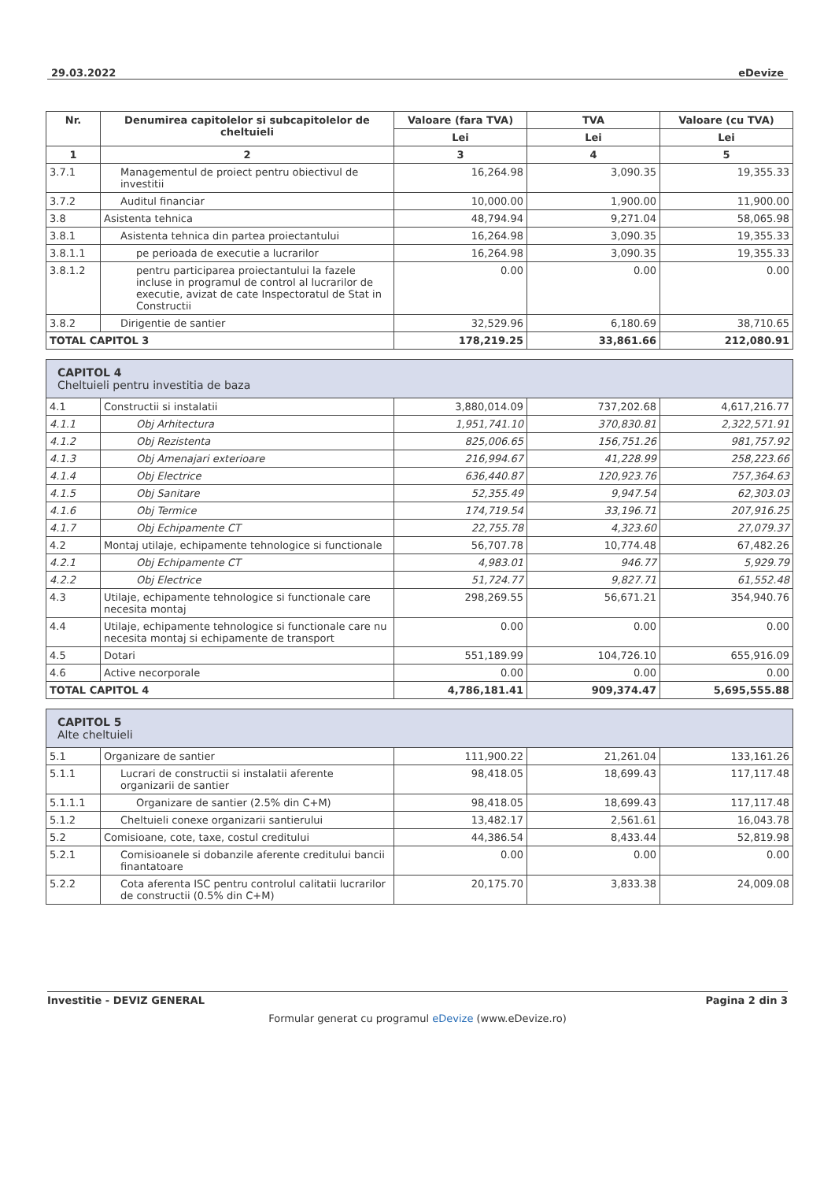29.03.2022 eDevize
| Nr. | Denumirea capitolelor si subcapitolelor de cheltuieli | Valoare (fara TVA) | TVA | Valoare (cu TVA) |
| --- | --- | --- | --- | --- |
| | | Lei | Lei | Lei |
| 1 | 2 | 3 | 4 | 5 |
| 3.7.1 | Managementul de proiect pentru obiectivul de investitii | 16,264.98 | 3,090.35 | 19,355.33 |
| 3.7.2 | Auditul financiar | 10,000.00 | 1,900.00 | 11,900.00 |
| 3.8 | Asistenta tehnica | 48,794.94 | 9,271.04 | 58,065.98 |
| 3.8.1 | Asistenta tehnica din partea proiectantului | 16,264.98 | 3,090.35 | 19,355.33 |
| 3.8.1.1 | pe perioada de executie a lucrarilor | 16,264.98 | 3,090.35 | 19,355.33 |
| 3.8.1.2 | pentru participarea proiectantului la fazele incluse in programul de control al lucrarilor de executie, avizat de cate Inspectoratul de Stat in Constructii | 0.00 | 0.00 | 0.00 |
| 3.8.2 | Dirigentie de santier | 32,529.96 | 6,180.69 | 38,710.65 |
| TOTAL CAPITOL 3 | | 178,219.25 | 33,861.66 | 212,080.91 |
| CAPITOL 4 Cheltuieli pentru investitia de baza | | | | |
| 4.1 | Constructii si instalatii | 3,880,014.09 | 737,202.68 | 4,617,216.77 |
| 4.1.1 | Obj Arhitectura | 1,951,741.10 | 370,830.81 | 2,322,571.91 |
| 4.1.2 | Obj Rezistenta | 825,006.65 | 156,751.26 | 981,757.92 |
| 4.1.3 | Obj Amenajari exterioare | 216,994.67 | 41,228.99 | 258,223.66 |
| 4.1.4 | Obj Electrice | 636,440.87 | 120,923.76 | 757,364.63 |
| 4.1.5 | Obj Sanitare | 52,355.49 | 9,947.54 | 62,303.03 |
| 4.1.6 | Obj Termice | 174,719.54 | 33,196.71 | 207,916.25 |
| 4.1.7 | Obj Echipamente CT | 22,755.78 | 4,323.60 | 27,079.37 |
| 4.2 | Montaj utilaje, echipamente tehnologice si functionale | 56,707.78 | 10,774.48 | 67,482.26 |
| 4.2.1 | Obj Echipamente CT | 4,983.01 | 946.77 | 5,929.79 |
| 4.2.2 | Obj Electrice | 51,724.77 | 9,827.71 | 61,552.48 |
| 4.3 | Utilaje, echipamente tehnologice si functionale care necesita montaj | 298,269.55 | 56,671.21 | 354,940.76 |
| 4.4 | Utilaje, echipamente tehnologice si functionale care nu necesita montaj si echipamente de transport | 0.00 | 0.00 | 0.00 |
| 4.5 | Dotari | 551,189.99 | 104,726.10 | 655,916.09 |
| 4.6 | Active necorporale | 0.00 | 0.00 | 0.00 |
| TOTAL CAPITOL 4 | | 4,786,181.41 | 909,374.47 | 5,695,555.88 |
| CAPITOL 5 Alte cheltuieli | | | | |
| 5.1 | Organizare de santier | 111,900.22 | 21,261.04 | 133,161.26 |
| 5.1.1 | Lucrari de constructii si instalatii aferente organizarii de santier | 98,418.05 | 18,699.43 | 117,117.48 |
| 5.1.1.1 | Organizare de santier (2.5% din C+M) | 98,418.05 | 18,699.43 | 117,117.48 |
| 5.1.2 | Cheltuieli conexe organizarii santierului | 13,482.17 | 2,561.61 | 16,043.78 |
| 5.2 | Comisioane, cote, taxe, costul creditului | 44,386.54 | 8,433.44 | 52,819.98 |
| 5.2.1 | Comisioanele si dobanzile aferente creditului bancii finantatoare | 0.00 | 0.00 | 0.00 |
| 5.2.2 | Cota aferenta ISC pentru controlul calitatii lucrarilor de constructii (0.5% din C+M) | 20,175.70 | 3,833.38 | 24,009.08 |
Investitie - DEVIZ GENERAL Pagina 2 din 3
Formular generat cu programul eDevize (www.eDevize.ro)